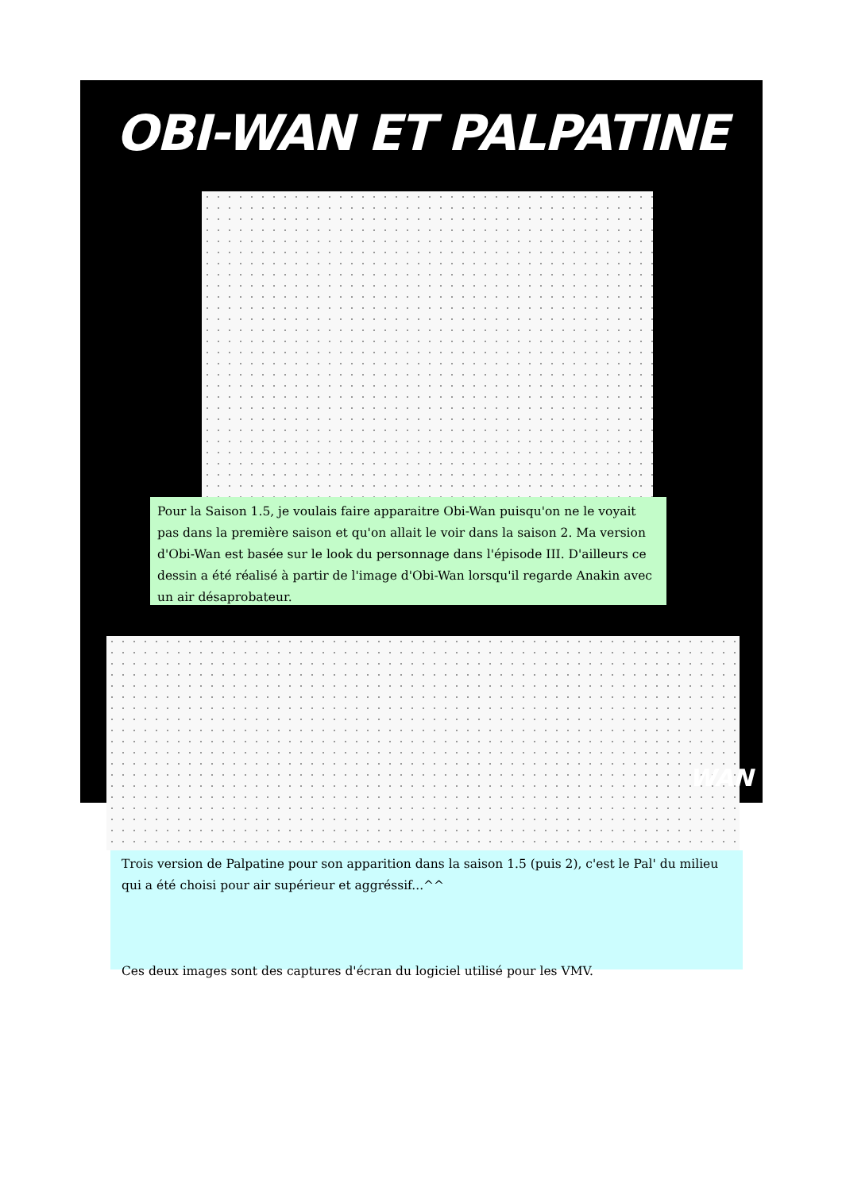OBI-WAN ET PALPATINE
Pour la Saison 1.5, je voulais faire apparaitre Obi-Wan puisqu'on ne le voyait pas dans la première saison et qu'on allait le voir dans la saison 2. Ma version d'Obi-Wan est basée sur le look du personnage dans l'épisode III. D'ailleurs ce dessin a été réalisé à partir de l'image d'Obi-Wan lorsqu'il regarde Anakin avec un air désaprobateur.
Trois version de Palpatine pour son apparition dans la saison 1.5 (puis 2), c'est le Pal' du milieu qui a été choisi pour air supérieur et aggréssif...^^
Ces deux images sont des captures d'écran du logiciel utilisé pour les VMV.
WAN